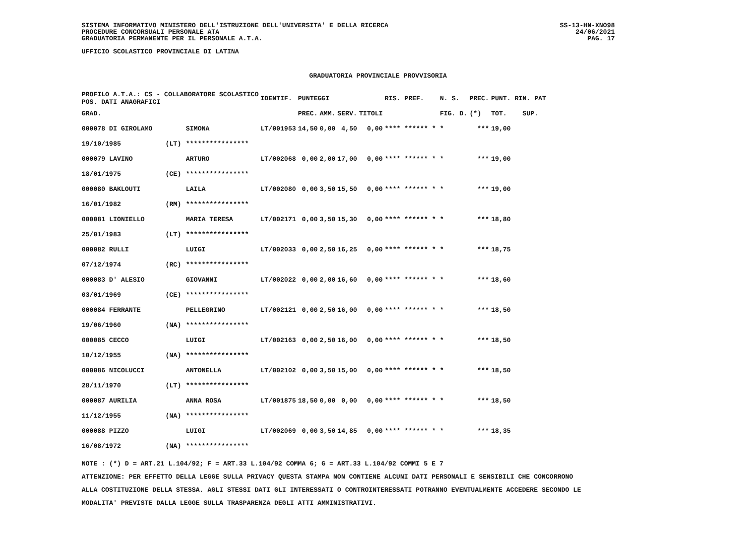SISTEMA INFORMATIVO MINISTERO DELL'ISTRUZIONE DELL'UNIVERSITA' E DELLA RICERCA
PROCEDURE CONCORSUALI PERSONALE ATA
GRADUATORIA PERMANENTE PER IL PERSONALE A.T.A.
UFFICIO SCOLASTICO PROVINCIALE DI LATINA
SS-13-HN-XNO98
24/06/2021
PAG. 17
GRADUATORIA PROVINCIALE PROVVISORIA
| PROFILO A.T.A.: CS - COLLABORATORE SCOLASTICO POS. DATI ANAGRAFICI | | | IDENTIF. | PUNTEGGI | | | | RIS. PREF. | | N. S. | PREC. | PUNT. RIN. PAT | |
| --- | --- | --- | --- | --- | --- | --- | --- | --- | --- | --- | --- | --- | --- |
| GRAD. | | | | PREC. | AMM. | SERV. | TITOLI | | | FIG. D. | (*) | TOT. | SUP. |
| 000078 DI GIROLAMO | | SIMONA | LT/001953 | 14,50 | 0,00 | 4,50 | 0,00 | **** ****** * | | * | *** | 19,00 | |
| 19/10/1985 | (LT) | **************** | | | | | | | | | | | |
| 000079 LAVINO | | ARTURO | LT/002068 | 0,00 | 2,00 | 17,00 | 0,00 | **** ****** * | | * | *** | 19,00 | |
| 18/01/1975 | (CE) | **************** | | | | | | | | | | | |
| 000080 BAKLOUTI | | LAILA | LT/002080 | 0,00 | 3,50 | 15,50 | 0,00 | **** ****** * | | * | *** | 19,00 | |
| 16/01/1982 | (RM) | **************** | | | | | | | | | | | |
| 000081 LIONIELLO | | MARIA TERESA | LT/002171 | 0,00 | 3,50 | 15,30 | 0,00 | **** ****** * | | * | *** | 18,80 | |
| 25/01/1983 | (LT) | **************** | | | | | | | | | | | |
| 000082 RULLI | | LUIGI | LT/002033 | 0,00 | 2,50 | 16,25 | 0,00 | **** ****** * | | * | *** | 18,75 | |
| 07/12/1974 | (RC) | **************** | | | | | | | | | | | |
| 000083 D' ALESIO | | GIOVANNI | LT/002022 | 0,00 | 2,00 | 16,60 | 0,00 | **** ****** * | | * | *** | 18,60 | |
| 03/01/1969 | (CE) | **************** | | | | | | | | | | | |
| 000084 FERRANTE | | PELLEGRINO | LT/002121 | 0,00 | 2,50 | 16,00 | 0,00 | **** ****** * | | * | *** | 18,50 | |
| 19/06/1960 | (NA) | **************** | | | | | | | | | | | |
| 000085 CECCO | | LUIGI | LT/002163 | 0,00 | 2,50 | 16,00 | 0,00 | **** ****** * | | * | *** | 18,50 | |
| 10/12/1955 | (NA) | **************** | | | | | | | | | | | |
| 000086 NICOLUCCI | | ANTONELLA | LT/002102 | 0,00 | 3,50 | 15,00 | 0,00 | **** ****** * | | * | *** | 18,50 | |
| 28/11/1970 | (LT) | **************** | | | | | | | | | | | |
| 000087 AURILIA | | ANNA ROSA | LT/001875 | 18,50 | 0,00 | 0,00 | 0,00 | **** ****** * | | * | *** | 18,50 | |
| 11/12/1955 | (NA) | **************** | | | | | | | | | | | |
| 000088 PIZZO | | LUIGI | LT/002069 | 0,00 | 3,50 | 14,85 | 0,00 | **** ****** * | | * | *** | 18,35 | |
| 16/08/1972 | (NA) | **************** | | | | | | | | | | | |
NOTE : (*) D = ART.21 L.104/92; F = ART.33 L.104/92 COMMA 6; G = ART.33 L.104/92 COMMI 5 E 7
ATTENZIONE: PER EFFETTO DELLA LEGGE SULLA PRIVACY QUESTA STAMPA NON CONTIENE ALCUNI DATI PERSONALI E SENSIBILI CHE CONCORRONO
ALLA COSTITUZIONE DELLA STESSA. AGLI STESSI DATI GLI INTERESSATI O CONTROINTERESSATI POTRANNO EVENTUALMENTE ACCEDERE SECONDO LE
MODALITA' PREVISTE DALLA LEGGE SULLA TRASPARENZA DEGLI ATTI AMMINISTRATIVI.